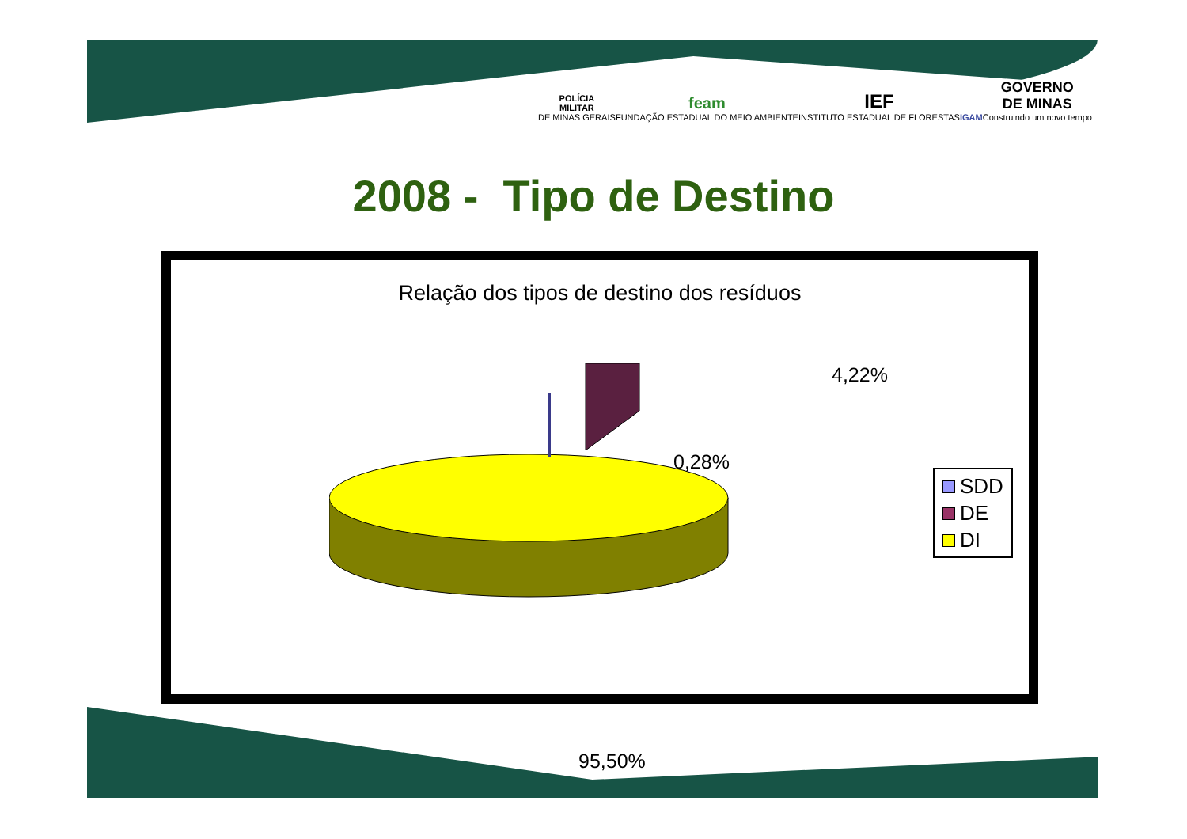POLÍCIA
MILITAR
DE MINAS GERAIS
feam
FUNDAÇÃO ESTADUAL DO MEIO AMBIENTE
IEF
INSTITUTO ESTADUAL DE FLORESTAS
IGAM
GOVERNO
DE MINAS
Construindo um novo tempo
2008 - Tipo de Destino
Relação dos tipos de destino dos resíduos
4,22%
0,28%
95,50%
SDD
DE
DI